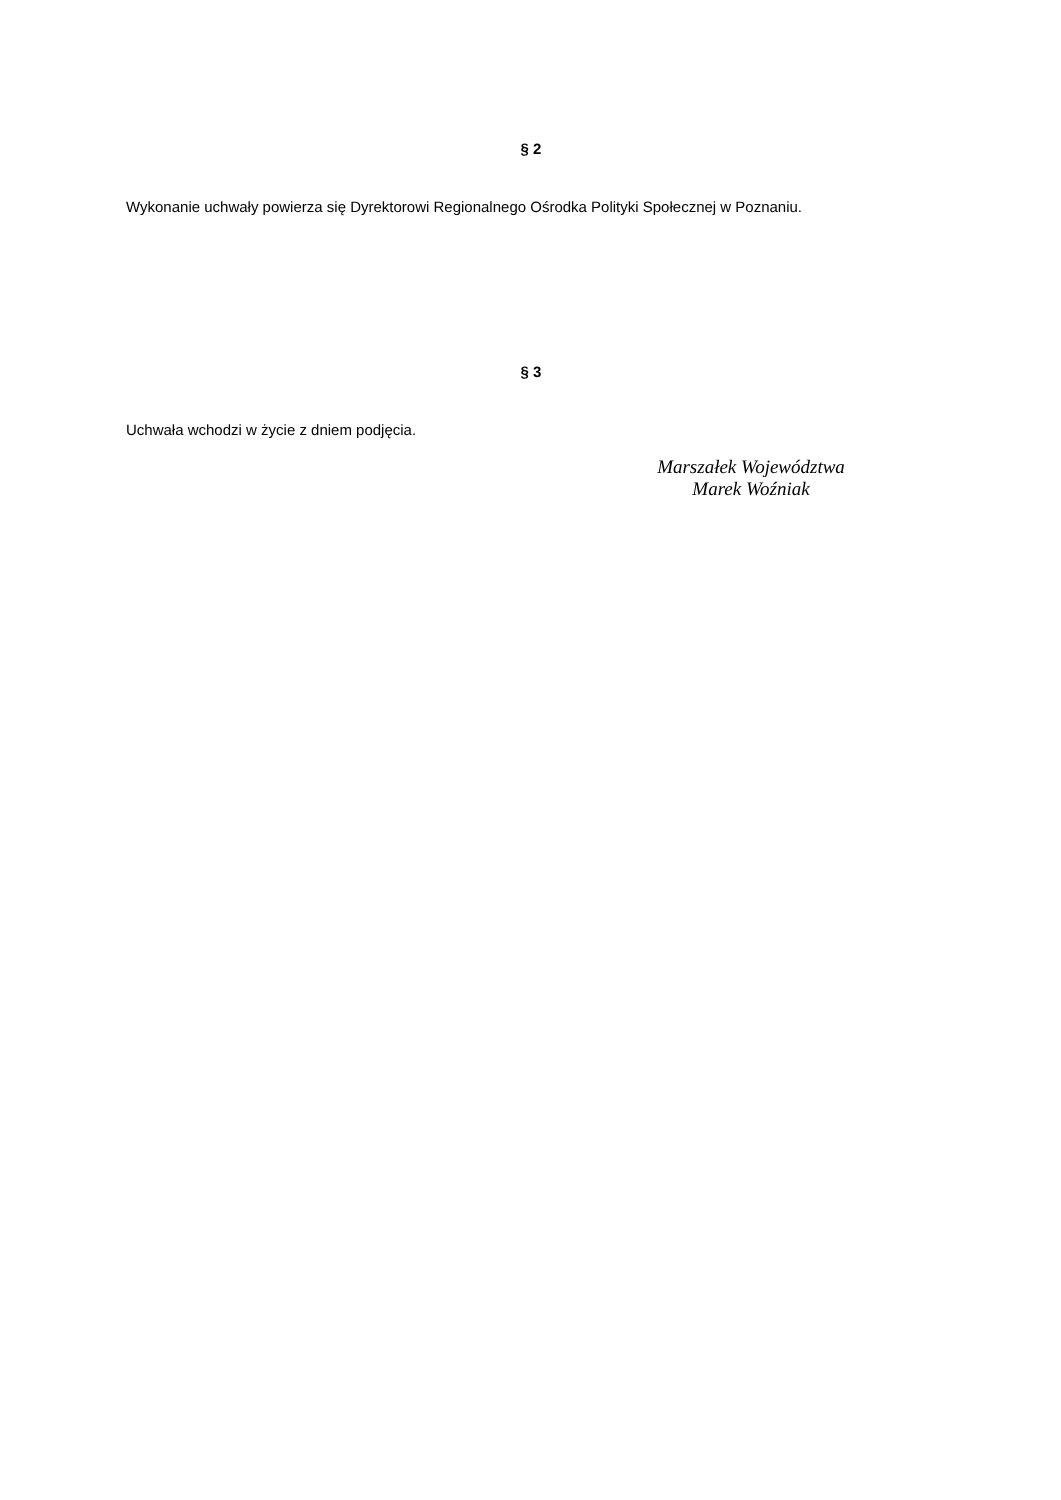§ 2
Wykonanie uchwały powierza się Dyrektorowi Regionalnego Ośrodka Polityki Społecznej w Poznaniu.
§ 3
Uchwała wchodzi w życie z dniem podjęcia.
Marszałek Województwa
Marek Woźniak